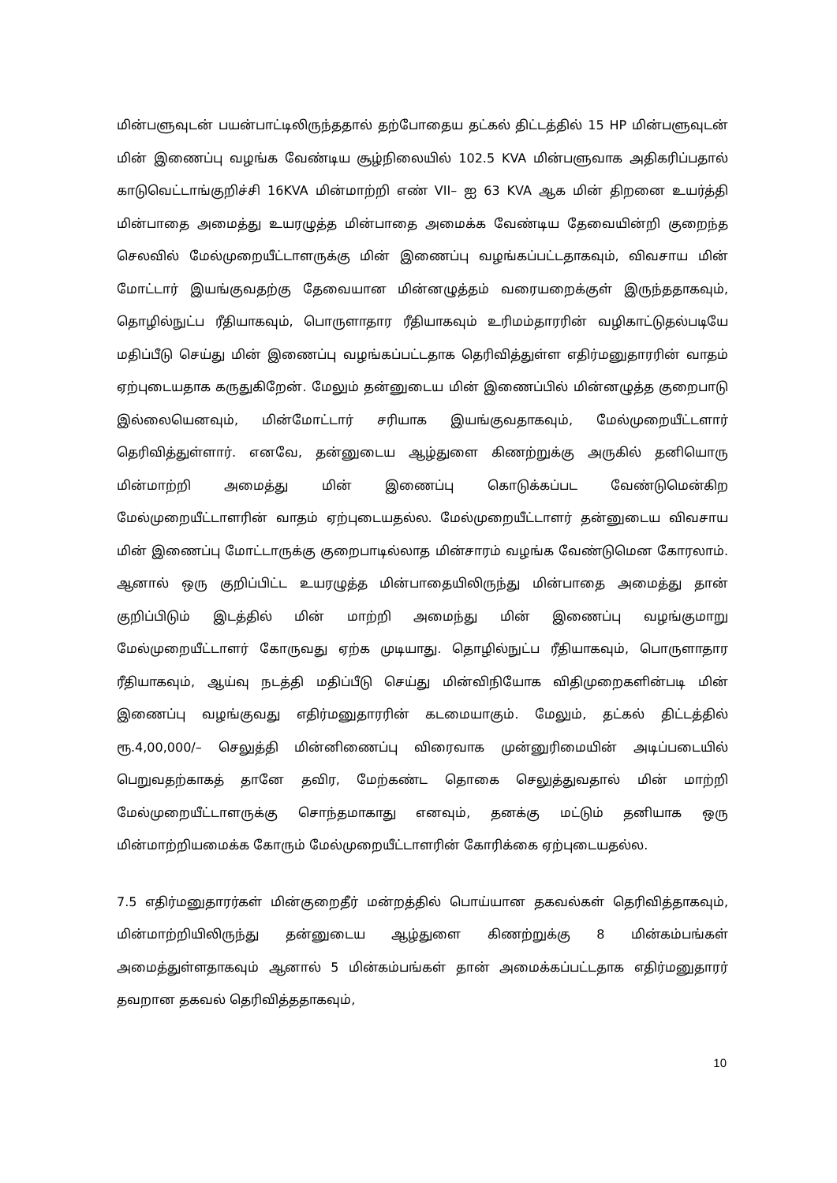மின்பளுவுடன் பயன்பாட்டிலிருந்ததால் தற்போதைய தட்கல் திட்டத்தில் 15 HP மின்பளுவுடன் மின் இணைப்பு வழங்க வேண்டிய சூழ்நிலையில் 102.5 KVA மின்பளுவாக அதிகரிப்பதால் காடுவெட்டாங்குறிச்சி 16KVA மின்மாற்றி எண் VII– ஐ 63 KVA ஆக மின் திறனை உயர்த்தி மின்பாதை அமைத்து உயரழுத்த மின்பாதை அமைக்க வேண்டிய தேவையின்றி குறைந்த செலவில் மேல்முறையீட்டாளருக்கு மின் இணைப்பு வழங்கப்பட்டதாகவும், விவசாய மின் மோட்டார் இயங்குவதற்கு தேவையான மின்னழுத்தம் வரையறைக்குள் இருந்ததாகவும், தொழில்நுட்ப ரீதியாகவும், பொருளாதார ரீதியாகவும் உரிமம்தாரரின் வழிகாட்டுதல்படியே மதிப்பீடு செய்து மின் இணைப்பு வழங்கப்பட்டதாக தெரிவித்துள்ள எதிர்மனுதாரரின் வாதம் ஏற்புடையதாக கருதுகிறேன். மேலும் தன்னுடைய மின் இணைப்பில் மின்னழுத்த குறைபாடு இல்லையெனவும், மின்மோட்டார் சரியாக இயங்குவதாகவும், மேல்முறையீட்டளார் தெரிவித்துள்ளார். எனவே, தன்னுடைய ஆழ்துளை கிணற்றுக்கு அருகில் தனியொரு மின்மாற்றி அமைத்து மின் இணைப்பு கொடுக்கப்பட வேண்டுமென்கிற மேல்முறையீட்டாளரின் வாதம் ஏற்புடையதல்ல. மேல்முறையீட்டாளர் தன்னுடைய விவசாய மின் இணைப்பு மோட்டாருக்கு குறைபாடில்லாத மின்சாரம் வழங்க வேண்டுமென கோரலாம். ஆனால் ஒரு குறிப்பிட்ட உயரழுத்த மின்பாதையிலிருந்து மின்பாதை அமைத்து தான் குறிப்பிடும் இடத்தில் மின் மாற்றி அமைந்து மின் இணைப்பு வழங்குமாறு மேல்முறையீட்டாளர் கோருவது ஏற்க முடியாது. தொழில்நுட்ப ரீதியாகவும், பொருளாதார ரீதியாகவும், ஆய்வு நடத்தி மதிப்பீடு செய்து மின்விநியோக விதிமுறைகளின்படி மின் இணைப்பு வழங்குவது எதிர்மனுதாரரின் கடமையாகும். மேலும், தட்கல் திட்டத்தில் ரூ.4,00,000/– செலுத்தி மின்னிணைப்பு விரைவாக முன்னுரிமையின் அடிப்படையில் பெறுவதற்காகத் தானே தவிர, மேற்கண்ட தொகை செலுத்துவதால் மின் மாற்றி மேல்முறையீட்டாளருக்கு சொந்தமாகாது எனவும், தனக்கு மட்டும் தனியாக ஒரு மின்மாற்றியமைக்க கோரும் மேல்முறையீட்டாளரின் கோரிக்கை ஏற்புடையதல்ல.
7.5 எதிர்மனுதாரர்கள் மின்குறைதீர் மன்றத்தில் பொய்யான தகவல்கள் தெரிவித்தாகவும், மின்மாற்றியிலிருந்து தன்னுடைய ஆழ்துளை கிணற்றுக்கு 8 மின்கம்பங்கள் அமைத்துள்ளதாகவும் ஆனால் 5 மின்கம்பங்கள் தான் அமைக்கப்பட்டதாக எதிர்மனுதாரர் தவறான தகவல் தெரிவித்ததாகவும்,
10